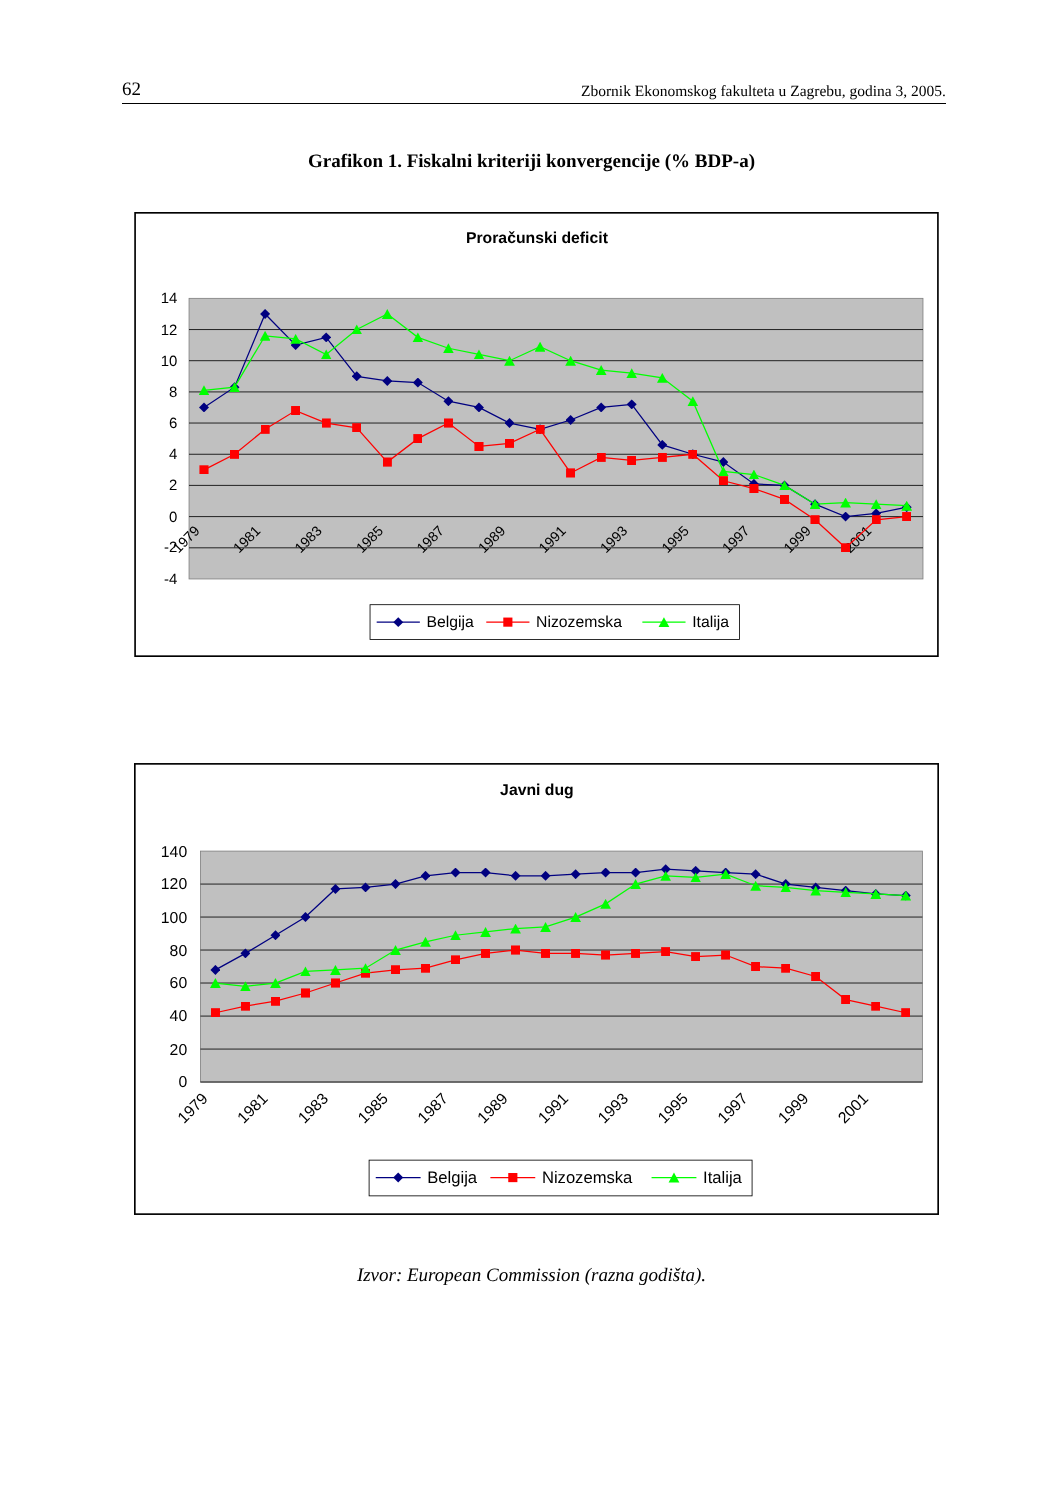62 Zbornik Ekonomskog fakulteta u Zagrebu, godina 3, 2005.
Grafikon 1. Fiskalni kriteriji konvergencije (% BDP-a)
Proračunski deficit
14
12
10
8
6
4
2
0
-2
-4
1979
1981
1983
1985
1987
1989
1991
1993
1995
1997
1999
2001
Belgija
Nizozemska
Italija
Javni dug
140
120
100
80
60
40
20
0
1979
1981
1983
1985
1987
1989
1991
1993
1995
1997
1999
2001
Belgija
Nizozemska
Italija
Izvor: European Commission (razna godišta).